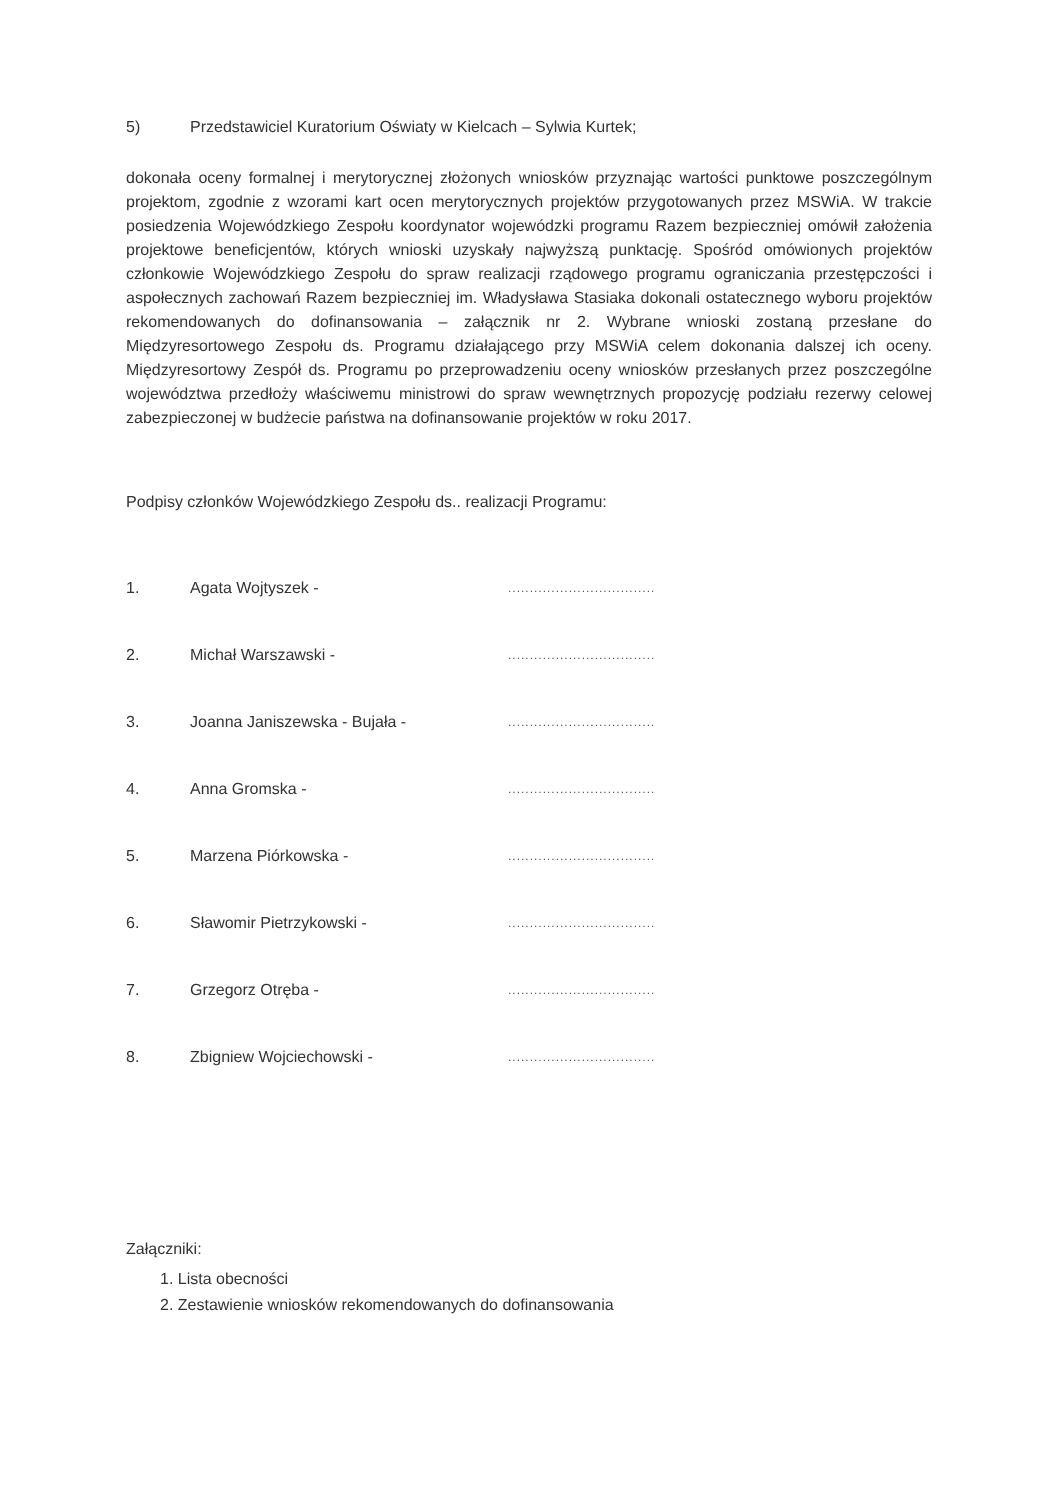5) Przedstawiciel Kuratorium Oświaty w Kielcach – Sylwia Kurtek;
dokonała oceny formalnej i merytorycznej złożonych wniosków przyznając wartości punktowe poszczególnym projektom, zgodnie z wzorami kart ocen merytorycznych projektów przygotowanych przez MSWiA. W trakcie posiedzenia Wojewódzkiego Zespołu koordynator wojewódzki programu Razem bezpieczniej omówił założenia projektowe beneficjentów, których wnioski uzyskały najwyższą punktację. Spośród omówionych projektów członkowie Wojewódzkiego Zespołu do spraw realizacji rządowego programu ograniczania przestępczości i aspołecznych zachowań Razem bezpieczniej im. Władysława Stasiaka dokonali ostatecznego wyboru projektów rekomendowanych do dofinansowania – załącznik nr 2. Wybrane wnioski zostaną przesłane do Międzyresortowego Zespołu ds. Programu działającego przy MSWiA celem dokonania dalszej ich oceny. Międzyresortowy Zespół ds. Programu po przeprowadzeniu oceny wniosków przesłanych przez poszczególne województwa przedłoży właściwemu ministrowi do spraw wewnętrznych propozycję podziału rezerwy celowej zabezpieczonej w budżecie państwa na dofinansowanie projektów w roku 2017.
Podpisy członków Wojewódzkiego Zespołu ds.. realizacji Programu:
| 1. | Agata Wojtyszek - | .................................. |
| 2. | Michał Warszawski - | .................................. |
| 3. | Joanna Janiszewska - Bujała - | .................................. |
| 4. | Anna Gromska - | .................................. |
| 5. | Marzena Piórkowska - | .................................. |
| 6. | Sławomir Pietrzykowski - | .................................. |
| 7. | Grzegorz Otręba - | .................................. |
| 8. | Zbigniew Wojciechowski - | .................................. |
Załączniki:
1. Lista obecności
2. Zestawienie wniosków rekomendowanych do dofinansowania